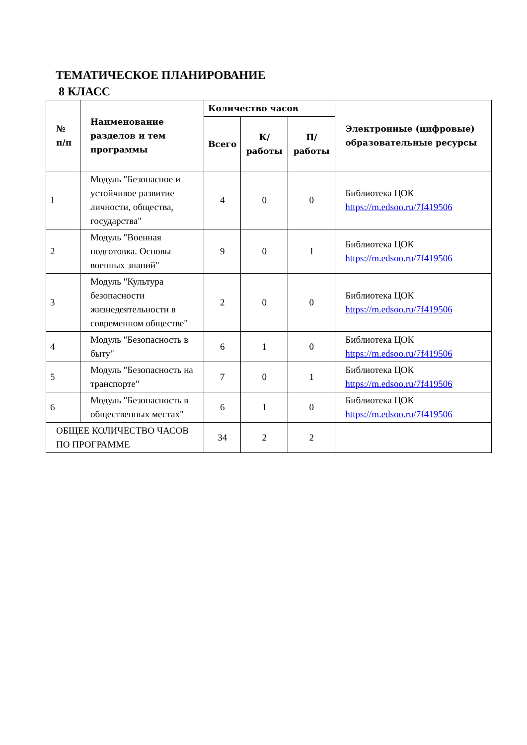ТЕМАТИЧЕСКОЕ ПЛАНИРОВАНИЕ
8 КЛАСС
| № п/п | Наименование разделов и тем программы | Количество часов | | | Электронные (цифровые) образовательные ресурсы |
| --- | --- | --- | --- | --- | --- |
| | | Всего | К/работы | П/работы | |
| 1 | Модуль "Безопасное и устойчивое развитие личности, общества, государства" | 4 | 0 | 0 | Библиотека ЦОК https://m.edsoo.ru/7f419506 |
| 2 | Модуль "Военная подготовка. Основы военных знаний" | 9 | 0 | 1 | Библиотека ЦОК https://m.edsoo.ru/7f419506 |
| 3 | Модуль "Культура безопасности жизнедеятельности в современном обществе" | 2 | 0 | 0 | Библиотека ЦОК https://m.edsoo.ru/7f419506 |
| 4 | Модуль "Безопасность в быту" | 6 | 1 | 0 | Библиотека ЦОК https://m.edsoo.ru/7f419506 |
| 5 | Модуль "Безопасность на транспорте" | 7 | 0 | 1 | Библиотека ЦОК https://m.edsoo.ru/7f419506 |
| 6 | Модуль "Безопасность в общественных местах" | 6 | 1 | 0 | Библиотека ЦОК https://m.edsoo.ru/7f419506 |
| ОБЩЕЕ КОЛИЧЕСТВО ЧАСОВ ПО ПРОГРАММЕ | | 34 | 2 | 2 | |